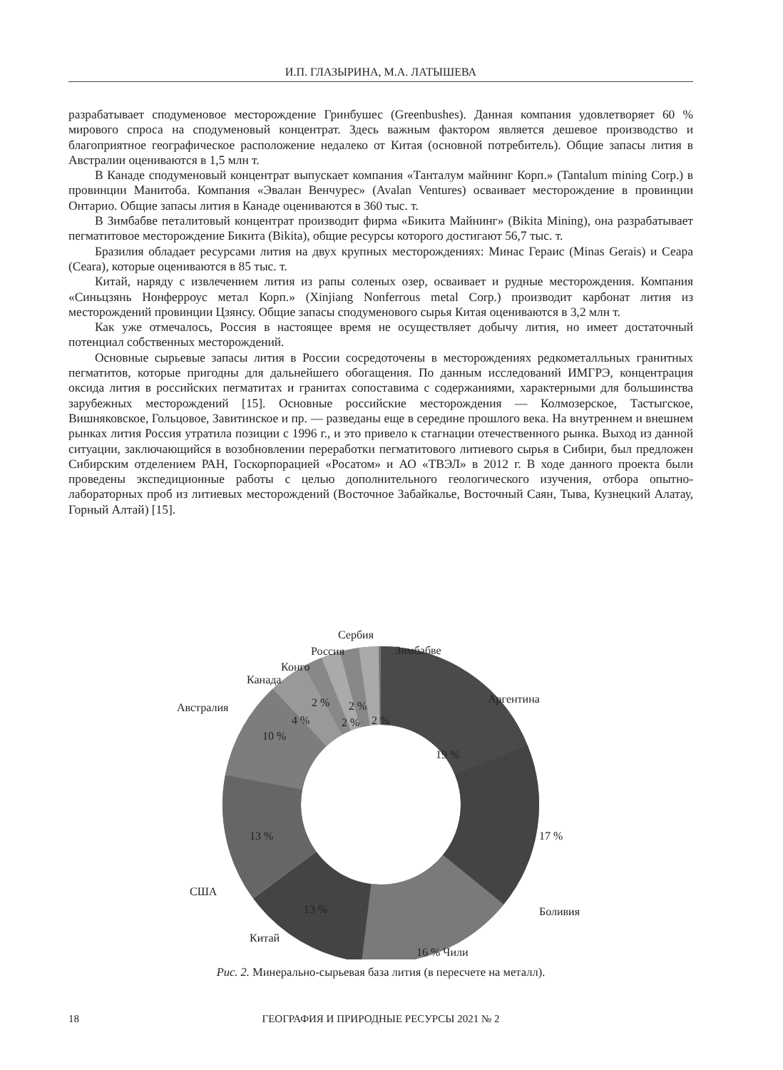И.П. ГЛАЗЫРИНА, М.А. ЛАТЫШЕВА
разрабатывает сподуменовое месторождение Гринбушес (Greenbushes). Данная компания удовлетворяет 60 % мирового спроса на сподуменовый концентрат. Здесь важным фактором является дешевое производство и благоприятное географическое расположение недалеко от Китая (основной потребитель). Общие запасы лития в Австралии оцениваются в 1,5 млн т.
В Канаде сподуменовый концентрат выпускает компания «Танталум майнинг Корп.» (Tantalum mining Corp.) в провинции Манитоба. Компания «Эвалан Венчурес» (Avalan Ventures) осваивает месторождение в провинции Онтарио. Общие запасы лития в Канаде оцениваются в 360 тыс. т.
В Зимбабве петалитовый концентрат производит фирма «Бикита Майнинг» (Bikita Mining), она разрабатывает пегматитовое месторождение Бикита (Bikita), общие ресурсы которого достигают 56,7 тыс. т.
Бразилия обладает ресурсами лития на двух крупных месторождениях: Минас Гераис (Minas Gerais) и Сеара (Ceara), которые оцениваются в 85 тыс. т.
Китай, наряду с извлечением лития из рапы соленых озер, осваивает и рудные месторождения. Компания «Синьцзянь Нонферроус метал Корп.» (Xinjiang Nonferrous metal Corp.) производит карбонат лития из месторождений провинции Цзянсу. Общие запасы сподуменового сырья Китая оцениваются в 3,2 млн т.
Как уже отмечалось, Россия в настоящее время не осуществляет добычу лития, но имеет достаточный потенциал собственных месторождений.
Основные сырьевые запасы лития в России сосредоточены в месторождениях редкометалльных гранитных пегматитов, которые пригодны для дальнейшего обогащения. По данным исследований ИМГРЭ, концентрация оксида лития в российских пегматитах и гранитах сопоставима с содержаниями, характерными для большинства зарубежных месторождений [15]. Основные российские месторождения — Колмозерское, Тастыгское, Вишняковское, Гольцовое, Завитинское и пр. — разведаны еще в середине прошлого века. На внутреннем и внешнем рынках лития Россия утратила позиции с 1996 г., и это привело к стагнации отечественного рынка. Выход из данной ситуации, заключающийся в возобновлении переработки пегматитового литиевого сырья в Сибири, был предложен Сибирским отделением РАН, Госкорпорацией «Росатом» и АО «ТВЭЛ» в 2012 г. В ходе данного проекта были проведены экспедиционные работы с целью дополнительного геологического изучения, отбора опытно-лабораторных проб из литиевых месторождений (Восточное Забайкалье, Восточный Саян, Тыва, Кузнецкий Алатау, Горный Алтай) [15].
Аргентина
19 %
17 %
Боливия
16 %
Чили
13 %
Китай
13 %
США
10 %
Австралия
4 %
Канада
2 %
Конго
2 %
Россия
2 %
Сербия
2 %
Зимбабве
Рис. 2. Минерально-сырьевая база лития (в пересчете на металл).
18
ГЕОГРАФИЯ И ПРИРОДНЫЕ РЕСУРСЫ 2021 № 2